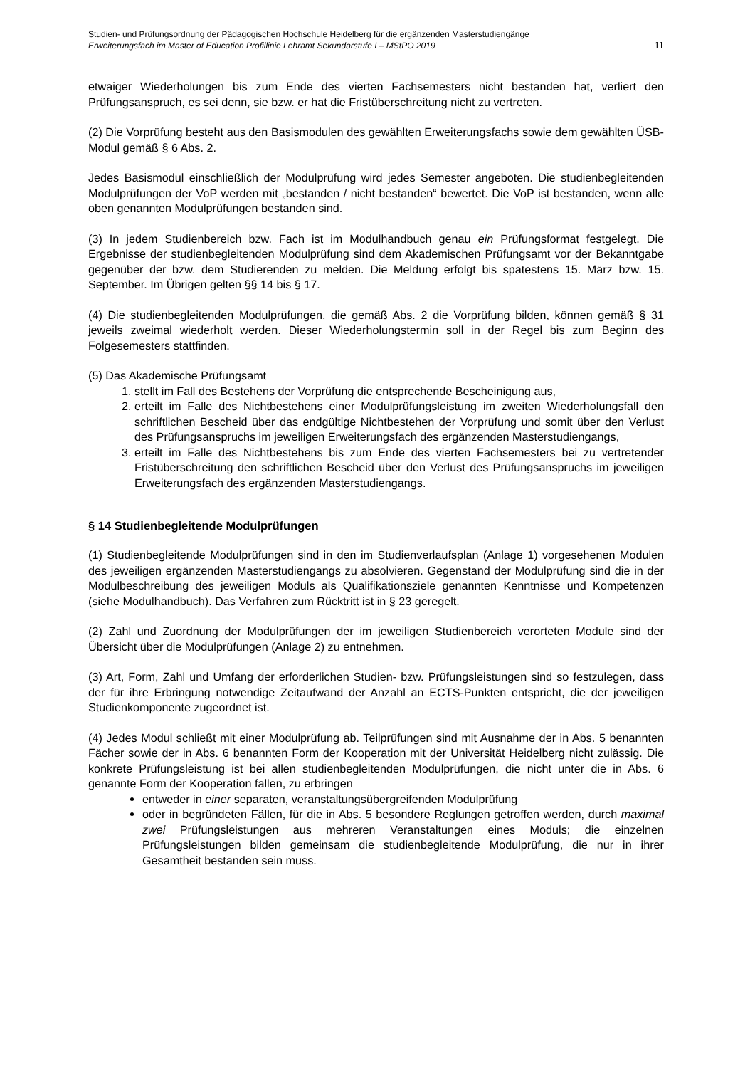Studien- und Prüfungsordnung der Pädagogischen Hochschule Heidelberg für die ergänzenden Masterstudiengänge
Erweiterungsfach im Master of Education Profillinie Lehramt Sekundarstufe I – MStPO 2019 11
etwaiger Wiederholungen bis zum Ende des vierten Fachsemesters nicht bestanden hat, verliert den Prüfungsanspruch, es sei denn, sie bzw. er hat die Fristüberschreitung nicht zu vertreten.
(2) Die Vorprüfung besteht aus den Basismodulen des gewählten Erweiterungsfachs sowie dem gewählten ÜSB-Modul gemäß § 6 Abs. 2.
Jedes Basismodul einschließlich der Modulprüfung wird jedes Semester angeboten. Die studienbegleitenden Modulprüfungen der VoP werden mit „bestanden / nicht bestanden“ bewertet. Die VoP ist bestanden, wenn alle oben genannten Modulprüfungen bestanden sind.
(3) In jedem Studienbereich bzw. Fach ist im Modulhandbuch genau ein Prüfungsformat festgelegt. Die Ergebnisse der studienbegleitenden Modulprüfung sind dem Akademischen Prüfungsamt vor der Bekanntgabe gegenüber der bzw. dem Studierenden zu melden. Die Meldung erfolgt bis spätestens 15. März bzw. 15. September. Im Übrigen gelten §§ 14 bis § 17.
(4) Die studienbegleitenden Modulprüfungen, die gemäß Abs. 2 die Vorprüfung bilden, können gemäß § 31 jeweils zweimal wiederholt werden. Dieser Wiederholungstermin soll in der Regel bis zum Beginn des Folgesemesters stattfinden.
(5) Das Akademische Prüfungsamt
1. stellt im Fall des Bestehens der Vorprüfung die entsprechende Bescheinigung aus,
2. erteilt im Falle des Nichtbestehens einer Modulprüfungsleistung im zweiten Wiederholungsfall den schriftlichen Bescheid über das endgültige Nichtbestehen der Vorprüfung und somit über den Verlust des Prüfungsanspruchs im jeweiligen Erweiterungsfach des ergänzenden Masterstudiengangs,
3. erteilt im Falle des Nichtbestehens bis zum Ende des vierten Fachsemesters bei zu vertretender Fristüberschreitung den schriftlichen Bescheid über den Verlust des Prüfungsanspruchs im jeweiligen Erweiterungsfach des ergänzenden Masterstudiengangs.
§ 14 Studienbegleitende Modulprüfungen
(1) Studienbegleitende Modulprüfungen sind in den im Studienverlaufsplan (Anlage 1) vorgesehenen Modulen des jeweiligen ergänzenden Masterstudiengangs zu absolvieren. Gegenstand der Modulprüfung sind die in der Modulbeschreibung des jeweiligen Moduls als Qualifikationsziele genannten Kenntnisse und Kompetenzen (siehe Modulhandbuch). Das Verfahren zum Rücktritt ist in § 23 geregelt.
(2) Zahl und Zuordnung der Modulprüfungen der im jeweiligen Studienbereich verorteten Module sind der Übersicht über die Modulprüfungen (Anlage 2) zu entnehmen.
(3) Art, Form, Zahl und Umfang der erforderlichen Studien- bzw. Prüfungsleistungen sind so festzulegen, dass der für ihre Erbringung notwendige Zeitaufwand der Anzahl an ECTS-Punkten entspricht, die der jeweiligen Studienkomponente zugeordnet ist.
(4) Jedes Modul schließt mit einer Modulprüfung ab. Teilprüfungen sind mit Ausnahme der in Abs. 5 benannten Fächer sowie der in Abs. 6 benannten Form der Kooperation mit der Universität Heidelberg nicht zulässig. Die konkrete Prüfungsleistung ist bei allen studienbegleitenden Modulprüfungen, die nicht unter die in Abs. 6 genannte Form der Kooperation fallen, zu erbringen
entweder in einer separaten, veranstaltungsübergreifenden Modulprüfung
oder in begründeten Fällen, für die in Abs. 5 besondere Reglungen getroffen werden, durch maximal zwei Prüfungsleistungen aus mehreren Veranstaltungen eines Moduls; die einzelnen Prüfungsleistungen bilden gemeinsam die studienbegleitende Modulprüfung, die nur in ihrer Gesamtheit bestanden sein muss.